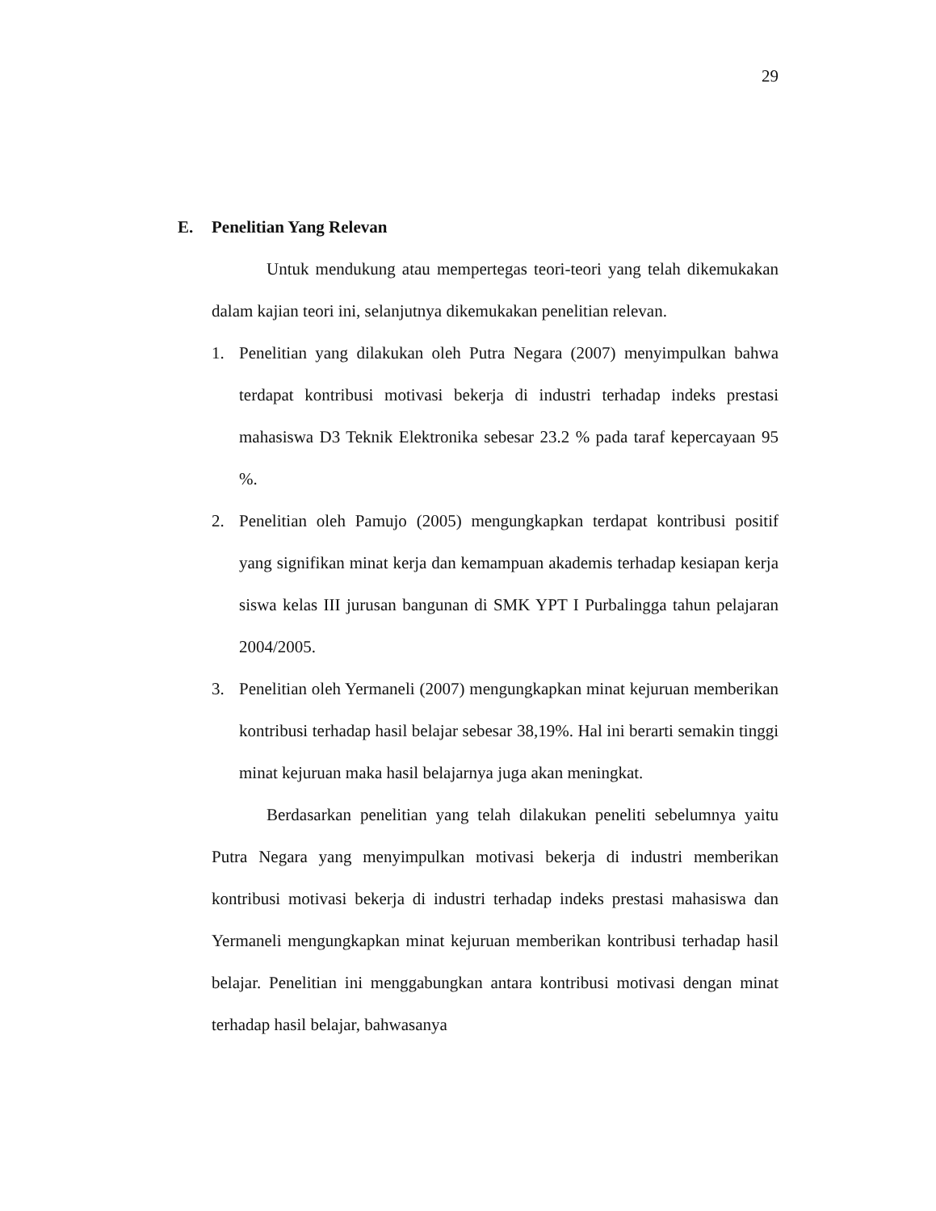29
E. Penelitian Yang Relevan
Untuk mendukung atau mempertegas teori-teori yang telah dikemukakan dalam kajian teori ini, selanjutnya dikemukakan penelitian relevan.
1. Penelitian yang dilakukan oleh Putra Negara (2007) menyimpulkan bahwa terdapat kontribusi motivasi bekerja di industri terhadap indeks prestasi mahasiswa D3 Teknik Elektronika sebesar 23.2 % pada taraf kepercayaan 95 %.
2. Penelitian oleh Pamujo (2005) mengungkapkan terdapat kontribusi positif yang signifikan minat kerja dan kemampuan akademis terhadap kesiapan kerja siswa kelas III jurusan bangunan di SMK YPT I Purbalingga tahun pelajaran 2004/2005.
3. Penelitian oleh Yermaneli (2007) mengungkapkan minat kejuruan memberikan kontribusi terhadap hasil belajar sebesar 38,19%. Hal ini berarti semakin tinggi minat kejuruan maka hasil belajarnya juga akan meningkat.
Berdasarkan penelitian yang telah dilakukan peneliti sebelumnya yaitu Putra Negara yang menyimpulkan motivasi bekerja di industri memberikan kontribusi motivasi bekerja di industri terhadap indeks prestasi mahasiswa dan Yermaneli mengungkapkan minat kejuruan memberikan kontribusi terhadap hasil belajar. Penelitian ini menggabungkan antara kontribusi motivasi dengan minat terhadap hasil belajar, bahwasanya